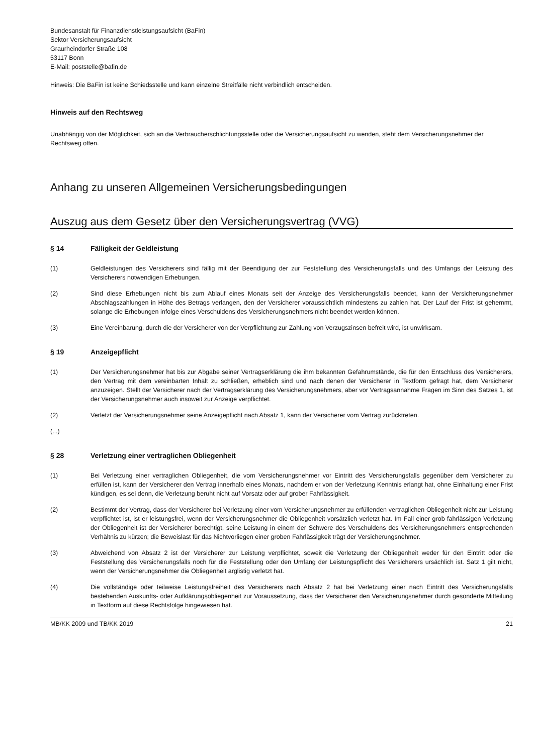Bundesanstalt für Finanzdienstleistungsaufsicht (BaFin)
Sektor Versicherungsaufsicht
Graurheindorfer Straße 108
53117 Bonn
E-Mail: poststelle@bafin.de
Hinweis: Die BaFin ist keine Schiedsstelle und kann einzelne Streitfälle nicht verbindlich entscheiden.
Hinweis auf den Rechtsweg
Unabhängig von der Möglichkeit, sich an die Verbraucherschlichtungsstelle oder die Versicherungsaufsicht zu wenden, steht dem Versicherungsnehmer der Rechtsweg offen.
Anhang zu unseren Allgemeinen Versicherungsbedingungen
Auszug aus dem Gesetz über den Versicherungsvertrag (VVG)
§ 14 Fälligkeit der Geldleistung
(1) Geldleistungen des Versicherers sind fällig mit der Beendigung der zur Feststellung des Versicherungsfalls und des Umfangs der Leistung des Versicherers notwendigen Erhebungen.
(2) Sind diese Erhebungen nicht bis zum Ablauf eines Monats seit der Anzeige des Versicherungsfalls beendet, kann der Versicherungsnehmer Abschlagszahlungen in Höhe des Betrags verlangen, den der Versicherer voraussichtlich mindestens zu zahlen hat. Der Lauf der Frist ist gehemmt, solange die Erhebungen infolge eines Verschuldens des Versicherungsnehmers nicht beendet werden können.
(3) Eine Vereinbarung, durch die der Versicherer von der Verpflichtung zur Zahlung von Verzugszinsen befreit wird, ist unwirksam.
§ 19 Anzeigepflicht
(1) Der Versicherungsnehmer hat bis zur Abgabe seiner Vertragserklärung die ihm bekannten Gefahrumstände, die für den Entschluss des Versicherers, den Vertrag mit dem vereinbarten Inhalt zu schließen, erheblich sind und nach denen der Versicherer in Textform gefragt hat, dem Versicherer anzuzeigen. Stellt der Versicherer nach der Vertragserklärung des Versicherungsnehmers, aber vor Vertragsannahme Fragen im Sinn des Satzes 1, ist der Versicherungsnehmer auch insoweit zur Anzeige verpflichtet.
(2) Verletzt der Versicherungsnehmer seine Anzeigepflicht nach Absatz 1, kann der Versicherer vom Vertrag zurücktreten.
(...)
§ 28 Verletzung einer vertraglichen Obliegenheit
(1) Bei Verletzung einer vertraglichen Obliegenheit, die vom Versicherungsnehmer vor Eintritt des Versicherungsfalls gegenüber dem Versicherer zu erfüllen ist, kann der Versicherer den Vertrag innerhalb eines Monats, nachdem er von der Verletzung Kenntnis erlangt hat, ohne Einhaltung einer Frist kündigen, es sei denn, die Verletzung beruht nicht auf Vorsatz oder auf grober Fahrlässigkeit.
(2) Bestimmt der Vertrag, dass der Versicherer bei Verletzung einer vom Versicherungsnehmer zu erfüllenden vertraglichen Obliegenheit nicht zur Leistung verpflichtet ist, ist er leistungsfrei, wenn der Versicherungsnehmer die Obliegenheit vorsätzlich verletzt hat. Im Fall einer grob fahrlässigen Verletzung der Obliegenheit ist der Versicherer berechtigt, seine Leistung in einem der Schwere des Verschuldens des Versicherungsnehmers entsprechenden Verhältnis zu kürzen; die Beweislast für das Nichtvorliegen einer groben Fahrlässigkeit trägt der Versicherungsnehmer.
(3) Abweichend von Absatz 2 ist der Versicherer zur Leistung verpflichtet, soweit die Verletzung der Obliegenheit weder für den Eintritt oder die Feststellung des Versicherungsfalls noch für die Feststellung oder den Umfang der Leistungspflicht des Versicherers ursächlich ist. Satz 1 gilt nicht, wenn der Versicherungsnehmer die Obliegenheit arglistig verletzt hat.
(4) Die vollständige oder teilweise Leistungsfreiheit des Versicherers nach Absatz 2 hat bei Verletzung einer nach Eintritt des Versicherungsfalls bestehenden Auskunfts- oder Aufklärungsobliegenheit zur Voraussetzung, dass der Versicherer den Versicherungsnehmer durch gesonderte Mitteilung in Textform auf diese Rechtsfolge hingewiesen hat.
MB/KK 2009 und TB/KK 2019 21